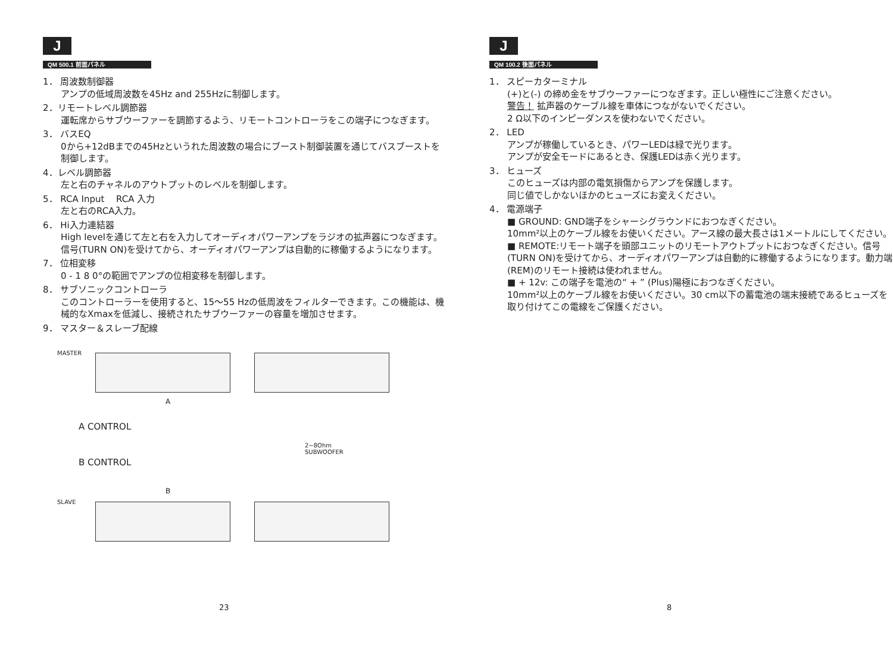J
QM 500.1 前面パネル
1． 周波数制御器
アンプの低域周波数を45Hz and 255Hzに制御します。
2．リモートレベル調節器
運転席からサブウーファーを調節するよう、リモートコントローラをこの端子につなぎます。
3． バスEQ
0から+12dBまでの45Hzというれた周波数の場合にブースト制御装置を通じてバスブーストを制御します。
4．レベル調節器
左と右のチャネルのアウトプットのレベルを制御します。
5． RCA Input　 RCA 入力
左と右のRCA入力。
6． Hi入力連結器
High levelを通じて左と右を入力してオーディオパワーアンプをラジオの拡声器につなぎます。信号(TURN ON)を受けてから、オーディオパワーアンプは自動的に稼働するようになります。
7． 位相変移
0 - 1 8 0°の範囲でアンプの位相変移を制御します。
8． サブソニックコントローラ
このコントローラーを使用すると、15～55 Hzの低周波をフィルターできます。この機能は、機械的なXmaxを低減し、接続されたサブウーファーの容量を増加させます。
9． マスター＆スレーブ配線
MASTER
A
A CONTROL
B CONTROL
2~8Ohm
SUBWOOFER
B
SLAVE
23
J
QM 100.2 後面パネル
1． スピーカターミナル
(+)と(-) の締め金をサブウーファーにつなぎます。正しい極性にご注意ください。
警告！ 拡声器のケーブル線を車体につながないでください。
2 Ω以下のインピーダンスを使わないでください。
2． LED
アンプが稼働しているとき、パワーLEDは緑で光ります。
アンプが安全モードにあるとき、保護LEDは赤く光ります。
3． ヒューズ
このヒューズは内部の電気損傷からアンプを保護します。
同じ値でしかないほかのヒューズにお変えください。
4． 電源端子
■ GROUND: GND端子をシャーシグラウンドにおつなぎください。
10mm²以上のケーブル線をお使いください。アース線の最大長さは1メートルにしてください。
■ REMOTE:リモート端子を頭部ユニットのリモートアウトプットにおつなぎください。信号(TURN ON)を受けてから、オーディオパワーアンプは自動的に稼働するようになります。動力端(REM)のリモート接続は使われません。
■ + 12v: この端子を電池の“ + ” (Plus)陽極におつなぎください。
10mm²以上のケーブル線をお使いください。30 cm以下の蓄電池の端末接続であるヒューズを取り付けてこの電線をご保護ください。
8